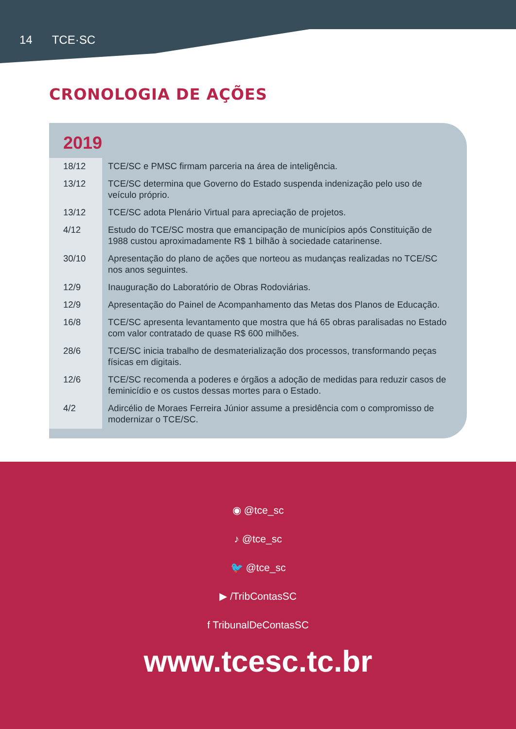14 TCE·SC
CRONOLOGIA DE AÇÕES
2019
| 18/12 | TCE/SC e PMSC firmam parceria na área de inteligência. |
| 13/12 | TCE/SC determina que Governo do Estado suspenda indenização pelo uso de veículo próprio. |
| 13/12 | TCE/SC adota Plenário Virtual para apreciação de projetos. |
| 4/12 | Estudo do TCE/SC mostra que emancipação de municípios após Constituição de 1988 custou aproximadamente R$ 1 bilhão à sociedade catarinense. |
| 30/10 | Apresentação do plano de ações que norteou as mudanças realizadas no TCE/SC nos anos seguintes. |
| 12/9 | Inauguração do Laboratório de Obras Rodoviárias. |
| 12/9 | Apresentação do Painel de Acompanhamento das Metas dos Planos de Educação. |
| 16/8 | TCE/SC apresenta levantamento que mostra que há 65 obras paralisadas no Estado com valor contratado de quase R$ 600 milhões. |
| 28/6 | TCE/SC inicia trabalho de desmaterialização dos processos, transformando peças físicas em digitais. |
| 12/6 | TCE/SC recomenda a poderes e órgãos a adoção de medidas para reduzir casos de feminicídio e os custos dessas mortes para o Estado. |
| 4/2 | Adircélio de Moraes Ferreira Júnior assume a presidência com o compromisso de modernizar o TCE/SC. |
◉ @tce_sc
♪ @tce_sc
🐦 @tce_sc
▶ /TribContasSC
f TribunalDeContasSC
www.tcesc.tc.br